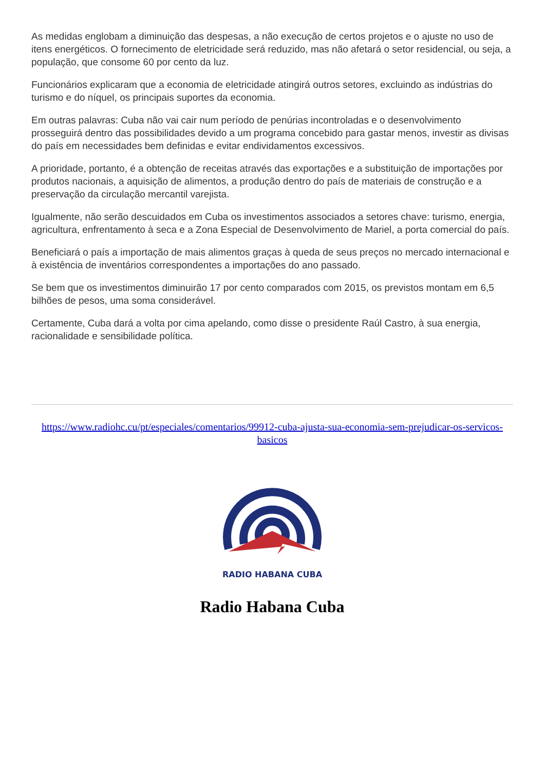As medidas englobam a diminuição das despesas, a não execução de certos projetos e o ajuste no uso de itens energéticos. O fornecimento de eletricidade será reduzido, mas não afetará o setor residencial, ou seja, a população, que consome 60 por cento da luz.
Funcionários explicaram que a economia de eletricidade atingirá outros setores, excluindo as indústrias do turismo e do níquel, os principais suportes da economia.
Em outras palavras: Cuba não vai cair num período de penúrias incontroladas e o desenvolvimento prosseguirá dentro das possibilidades devido a um programa concebido para gastar menos, investir as divisas do país em necessidades bem definidas e evitar endividamentos excessivos.
A prioridade, portanto, é a obtenção de receitas através das exportações e a substituição de importações por produtos nacionais, a aquisição de alimentos, a produção dentro do país de materiais de construção e a preservação da circulação mercantil varejista.
Igualmente, não serão descuidados em Cuba os investimentos associados a setores chave: turismo, energia, agricultura, enfrentamento à seca e a Zona Especial de Desenvolvimento de Mariel, a porta comercial do país.
Beneficiará o país a importação de mais alimentos graças à queda de seus preços no mercado internacional e à existência de inventários correspondentes a importações do ano passado.
Se bem que os investimentos diminuirão 17 por cento comparados com 2015, os previstos montam em 6,5 bilhões de pesos, uma soma considerável.
Certamente, Cuba dará a volta por cima apelando, como disse o presidente Raúl Castro, à sua energia, racionalidade e sensibilidade política.
https://www.radiohc.cu/pt/especiales/comentarios/99912-cuba-ajusta-sua-economia-sem-prejudicar-os-servicos-basicos
RADIO HABANA CUBA
Radio Habana Cuba